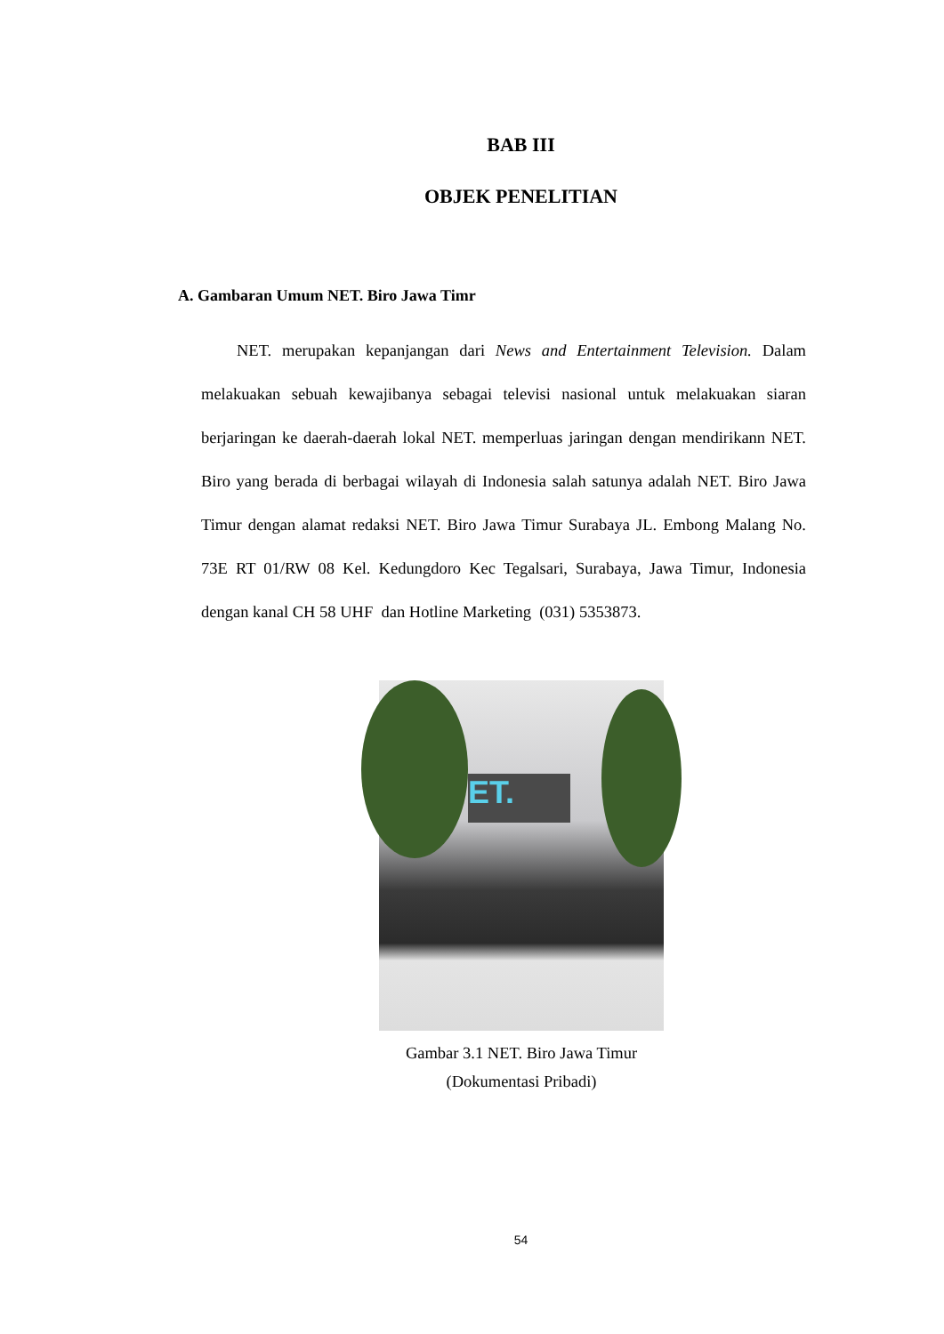BAB III
OBJEK PENELITIAN
A. Gambaran Umum NET. Biro Jawa Timr
NET. merupakan kepanjangan dari News and Entertainment Television. Dalam melakuakan sebuah kewajibanya sebagai televisi nasional untuk melakuakan siaran berjaringan ke daerah-daerah lokal NET. memperluas jaringan dengan mendirikann NET. Biro yang berada di berbagai wilayah di Indonesia salah satunya adalah NET. Biro Jawa Timur dengan alamat redaksi NET. Biro Jawa Timur Surabaya JL. Embong Malang No. 73E RT 01/RW 08 Kel. Kedungdoro Kec Tegalsari, Surabaya, Jawa Timur, Indonesia dengan kanal CH 58 UHF dan Hotline Marketing (031) 5353873.
ET.
Gambar 3.1 NET. Biro Jawa Timur
(Dokumentasi Pribadi)
54